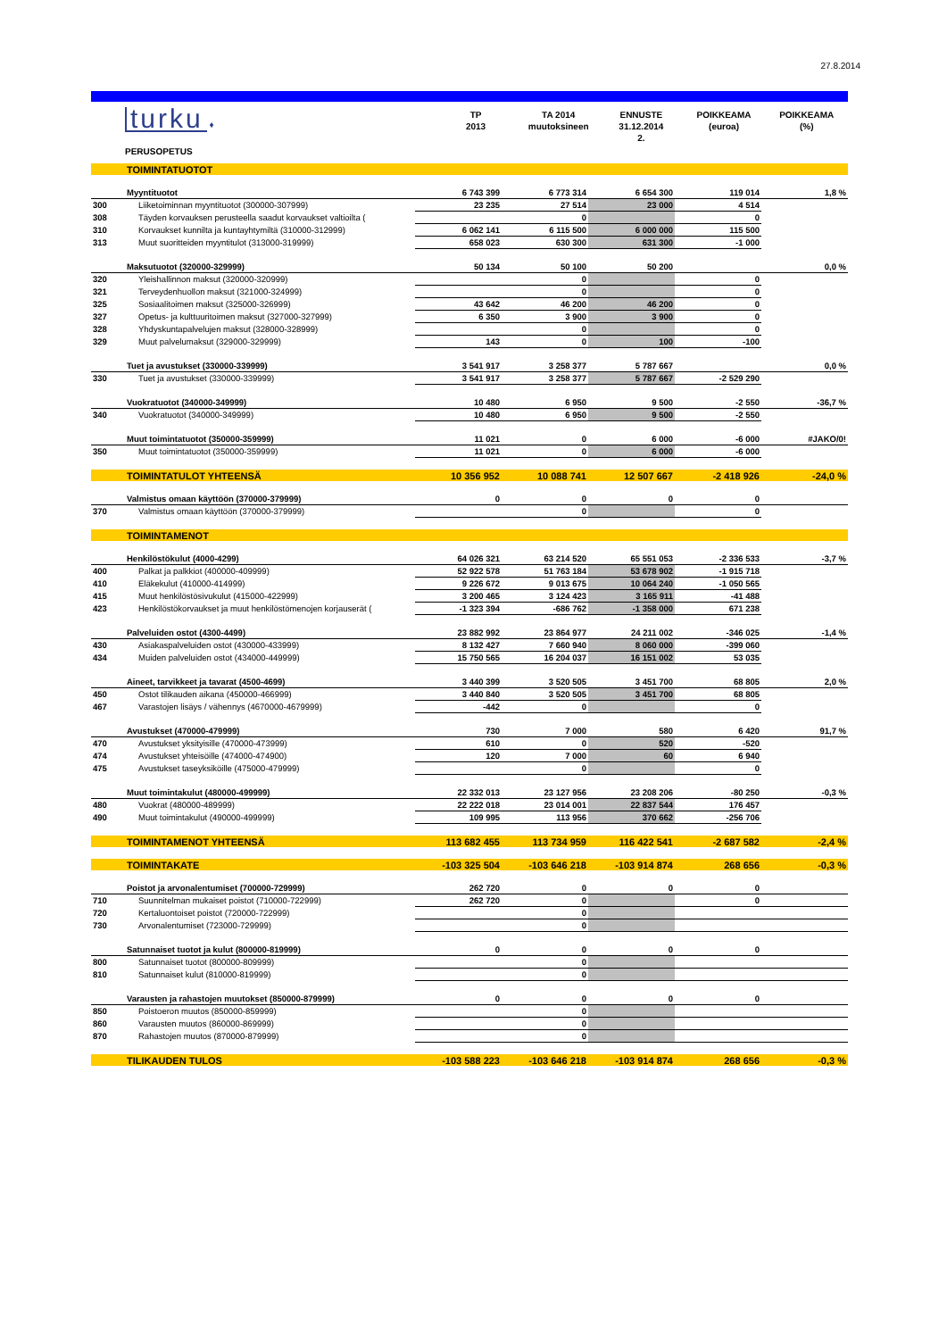27.8.2014
turku ♦
PERUSOPETUS
TP
2013
TA 2014
muutoksineen
ENNUSTE
31.12.2014
2.
POIKKEAMA
(euroa)
POIKKEAMA
(%)
| | TOIMINTATUOTOT | | | | | |
| | Myyntituotot | 6 743 399 | 6 773 314 | 6 654 300 | 119 014 | 1,8 % |
| 300 | Liiketoiminnan myyntituotot (300000-307999) | 23 235 | 27 514 | 23 000 | 4 514 | |
| 308 | Täyden korvauksen perusteella saadut korvaukset valtioilta ( | | 0 | | 0 | |
| 310 | Korvaukset kunnilta ja kuntayhtymiltä (310000-312999) | 6 062 141 | 6 115 500 | 6 000 000 | 115 500 | |
| 313 | Muut suoritteiden myyntitulot (313000-319999) | 658 023 | 630 300 | 631 300 | -1 000 | |
| | Maksutuotot (320000-329999) | 50 134 | 50 100 | 50 200 | | 0,0 % |
| 320 | Yleishallinnon maksut (320000-320999) | | 0 | | 0 | |
| 321 | Terveydenhuollon maksut (321000-324999) | | 0 | | 0 | |
| 325 | Sosiaalitoimen maksut (325000-326999) | 43 642 | 46 200 | 46 200 | 0 | |
| 327 | Opetus- ja kulttuuritoimen maksut (327000-327999) | 6 350 | 3 900 | 3 900 | 0 | |
| 328 | Yhdyskuntapalvelujen maksut (328000-328999) | | 0 | | 0 | |
| 329 | Muut palvelumaksut (329000-329999) | 143 | 0 | 100 | -100 | |
| | Tuet ja avustukset (330000-339999) | 3 541 917 | 3 258 377 | 5 787 667 | | 0,0 % |
| 330 | Tuet ja avustukset (330000-339999) | 3 541 917 | 3 258 377 | 5 787 667 | -2 529 290 | |
| | Vuokratuotot (340000-349999) | 10 480 | 6 950 | 9 500 | -2 550 | -36,7 % |
| 340 | Vuokratuotot (340000-349999) | 10 480 | 6 950 | 9 500 | -2 550 | |
| | Muut toimintatuotot (350000-359999) | 11 021 | 0 | 6 000 | -6 000 | #JAKO/0! |
| 350 | Muut toimintatuotot (350000-359999) | 11 021 | 0 | 6 000 | -6 000 | |
| | TOIMINTATULOT YHTEENSÄ | 10 356 952 | 10 088 741 | 12 507 667 | -2 418 926 | -24,0 % |
| | Valmistus omaan käyttöön (370000-379999) | 0 | 0 | 0 | 0 | |
| 370 | Valmistus omaan käyttöön (370000-379999) | | 0 | | 0 | |
| | TOIMINTAMENOT | | | | | |
| | Henkilöstökulut (4000-4299) | 64 026 321 | 63 214 520 | 65 551 053 | -2 336 533 | -3,7 % |
| 400 | Palkat ja palkkiot (400000-409999) | 52 922 578 | 51 763 184 | 53 678 902 | -1 915 718 | |
| 410 | Eläkekulut (410000-414999) | 9 226 672 | 9 013 675 | 10 064 240 | -1 050 565 | |
| 415 | Muut henkilöstösivukulut (415000-422999) | 3 200 465 | 3 124 423 | 3 165 911 | -41 488 | |
| 423 | Henkilöstökorvaukset ja muut henkilöstömenojen korjauserät ( | -1 323 394 | -686 762 | -1 358 000 | 671 238 | |
| | Palveluiden ostot (4300-4499) | 23 882 992 | 23 864 977 | 24 211 002 | -346 025 | -1,4 % |
| 430 | Asiakaspalveluiden ostot (430000-433999) | 8 132 427 | 7 660 940 | 8 060 000 | -399 060 | |
| 434 | Muiden palveluiden ostot (434000-449999) | 15 750 565 | 16 204 037 | 16 151 002 | 53 035 | |
| | Aineet, tarvikkeet ja tavarat (4500-4699) | 3 440 399 | 3 520 505 | 3 451 700 | 68 805 | 2,0 % |
| 450 | Ostot tilikauden aikana (450000-466999) | 3 440 840 | 3 520 505 | 3 451 700 | 68 805 | |
| 467 | Varastojen lisäys / vähennys (4670000-4679999) | -442 | 0 | | 0 | |
| | Avustukset (470000-479999) | 730 | 7 000 | 580 | 6 420 | 91,7 % |
| 470 | Avustukset yksityisille (470000-473999) | 610 | 0 | 520 | -520 | |
| 474 | Avustukset yhteisöille (474000-474900) | 120 | 7 000 | 60 | 6 940 | |
| 475 | Avustukset taseyksiköille (475000-479999) | | 0 | | 0 | |
| | Muut toimintakulut (480000-499999) | 22 332 013 | 23 127 956 | 23 208 206 | -80 250 | -0,3 % |
| 480 | Vuokrat (480000-489999) | 22 222 018 | 23 014 001 | 22 837 544 | 176 457 | |
| 490 | Muut toimintakulut (490000-499999) | 109 995 | 113 956 | 370 662 | -256 706 | |
| | TOIMINTAMENOT YHTEENSÄ | 113 682 455 | 113 734 959 | 116 422 541 | -2 687 582 | -2,4 % |
| | TOIMINTAKATE | -103 325 504 | -103 646 218 | -103 914 874 | 268 656 | -0,3 % |
| | Poistot ja arvonalentumiset (700000-729999) | 262 720 | 0 | 0 | 0 | |
| 710 | Suunnitelman mukaiset poistot (710000-722999) | 262 720 | 0 | | 0 | |
| 720 | Kertaluontoiset poistot (720000-722999) | | 0 | | | |
| 730 | Arvonalentumiset (723000-729999) | | 0 | | | |
| | Satunnaiset tuotot ja kulut (800000-819999) | 0 | 0 | 0 | 0 | |
| 800 | Satunnaiset tuotot (800000-809999) | | 0 | | | |
| 810 | Satunnaiset kulut (810000-819999) | | 0 | | | |
| | Varausten ja rahastojen muutokset (850000-879999) | 0 | 0 | 0 | 0 | |
| 850 | Poistoeron muutos (850000-859999) | | 0 | | | |
| 860 | Varausten muutos (860000-869999) | | 0 | | | |
| 870 | Rahastojen muutos (870000-879999) | | 0 | | | |
| | TILIKAUDEN TULOS | -103 588 223 | -103 646 218 | -103 914 874 | 268 656 | -0,3 % |